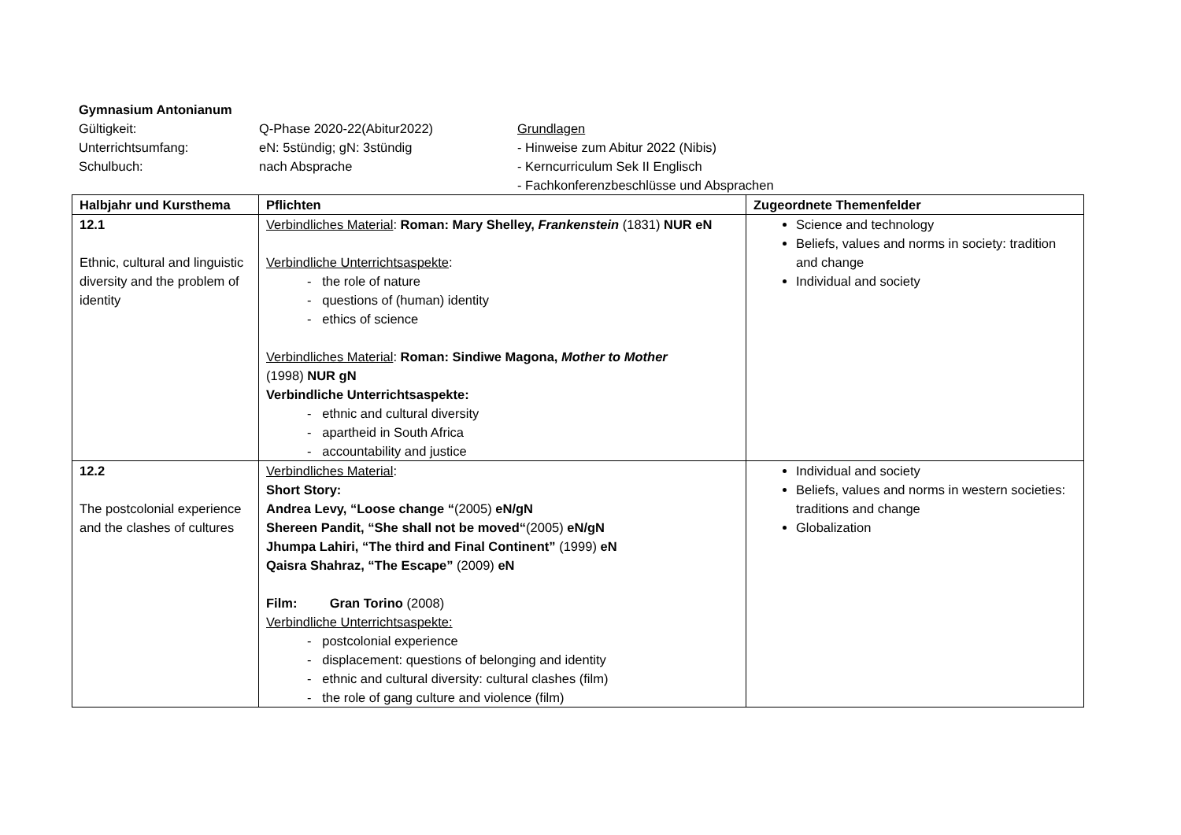Gymnasium Antonianum
Gültigkeit:
Unterrichtsumfang:
Schulbuch:
Q-Phase 2020-22(Abitur2022)
eN: 5stündig; gN: 3stündig
nach Absprache
Grundlagen
- Hinweise zum Abitur 2022 (Nibis)
- Kerncurriculum Sek II Englisch
- Fachkonferenzbeschlüsse und Absprachen
| Halbjahr und Kursthema | Pflichten | Zugeordnete Themenfelder |
| --- | --- | --- |
| 12.1 Ethnic, cultural and linguistic diversity and the problem of identity | Verbindliches Material : Roman: Mary Shelley, Frankenstein (1831) NUR eN Verbindliche Unterrichtsaspekte : - the role of nature - questions of (human) identity - ethics of science Verbindliches Material : Roman: Sindiwe Magona, Mother to Mother (1998) NUR gN Verbindliche Unterrichtsaspekte: - ethnic and cultural diversity - apartheid in South Africa - accountability and justice | Science and technology Beliefs, values and norms in society: tradition and change Individual and society |
| 12.2 The postcolonial experience and the clashes of cultures | Verbindliches Material : Short Story: Andrea Levy, “Loose change “ (2005) eN/gN Shereen Pandit, “She shall not be moved“ (2005) eN/gN Jhumpa Lahiri, “The third and Final Continent” (1999) eN Qaisra Shahraz, “The Escape” (2009) eN Film: Gran Torino (2008) Verbindliche Unterrichtsaspekte: - postcolonial experience - displacement: questions of belonging and identity - ethnic and cultural diversity: cultural clashes (film) - the role of gang culture and violence (film) | Individual and society Beliefs, values and norms in western societies: traditions and change Globalization |